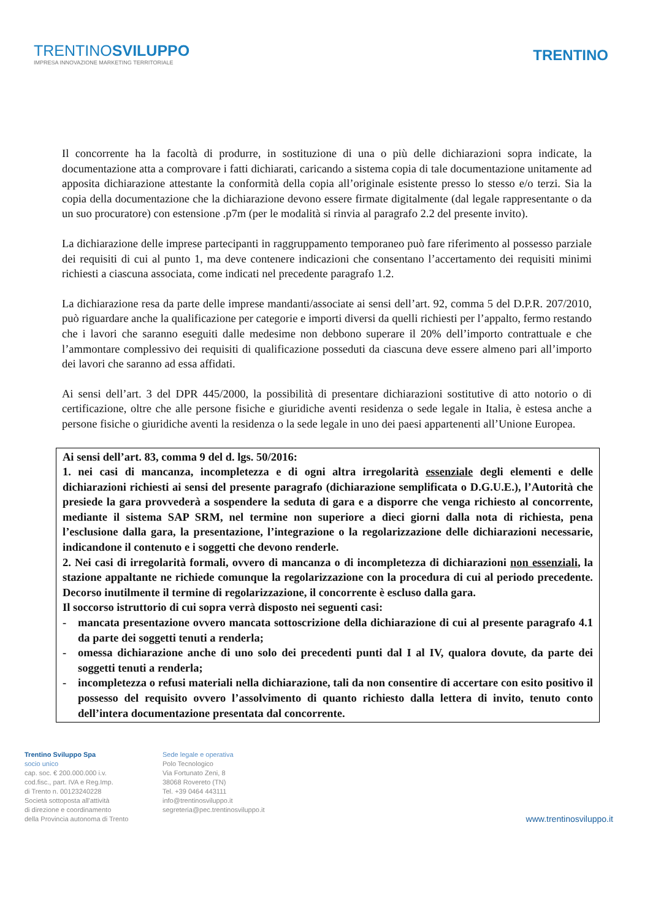TRENTINOSVILUPPO
IMPRESA INNOVAZIONE MARKETING TERRITORIALE
TRENTINO
Il concorrente ha la facoltà di produrre, in sostituzione di una o più delle dichiarazioni sopra indicate, la documentazione atta a comprovare i fatti dichiarati, caricando a sistema copia di tale documentazione unitamente ad apposita dichiarazione attestante la conformità della copia all’originale esistente presso lo stesso e/o terzi. Sia la copia della documentazione che la dichiarazione devono essere firmate digitalmente (dal legale rappresentante o da un suo procuratore) con estensione .p7m (per le modalità si rinvia al paragrafo 2.2 del presente invito).
La dichiarazione delle imprese partecipanti in raggruppamento temporaneo può fare riferimento al possesso parziale dei requisiti di cui al punto 1, ma deve contenere indicazioni che consentano l’accertamento dei requisiti minimi richiesti a ciascuna associata, come indicati nel precedente paragrafo 1.2.
La dichiarazione resa da parte delle imprese mandanti/associate ai sensi dell’art. 92, comma 5 del D.P.R. 207/2010, può riguardare anche la qualificazione per categorie e importi diversi da quelli richiesti per l’appalto, fermo restando che i lavori che saranno eseguiti dalle medesime non debbono superare il 20% dell’importo contrattuale e che l’ammontare complessivo dei requisiti di qualificazione posseduti da ciascuna deve essere almeno pari all’importo dei lavori che saranno ad essa affidati.
Ai sensi dell’art. 3 del DPR 445/2000, la possibilità di presentare dichiarazioni sostitutive di atto notorio o di certificazione, oltre che alle persone fisiche e giuridiche aventi residenza o sede legale in Italia, è estesa anche a persone fisiche o giuridiche aventi la residenza o la sede legale in uno dei paesi appartenenti all’Unione Europea.
Ai sensi dell’art. 83, comma 9 del d. lgs. 50/2016:
1. nei casi di mancanza, incompletezza e di ogni altra irregolarità essenziale degli elementi e delle dichiarazioni richiesti ai sensi del presente paragrafo (dichiarazione semplificata o D.G.U.E.), l’Autorità che presiede la gara provvederà a sospendere la seduta di gara e a disporre che venga richiesto al concorrente, mediante il sistema SAP SRM, nel termine non superiore a dieci giorni dalla nota di richiesta, pena l’esclusione dalla gara, la presentazione, l’integrazione o la regolarizzazione delle dichiarazioni necessarie, indicandone il contenuto e i soggetti che devono renderle.
2. Nei casi di irregolarità formali, ovvero di mancanza o di incompletezza di dichiarazioni non essenziali, la stazione appaltante ne richiede comunque la regolarizzazione con la procedura di cui al periodo precedente. Decorso inutilmente il termine di regolarizzazione, il concorrente è escluso dalla gara.
Il soccorso istruttorio di cui sopra verrà disposto nei seguenti casi:
- mancata presentazione ovvero mancata sottoscrizione della dichiarazione di cui al presente paragrafo 4.1 da parte dei soggetti tenuti a renderla;
- omessa dichiarazione anche di uno solo dei precedenti punti dal I al IV, qualora dovute, da parte dei soggetti tenuti a renderla;
- incompletezza o refusi materiali nella dichiarazione, tali da non consentire di accertare con esito positivo il possesso del requisito ovvero l’assolvimento di quanto richiesto dalla lettera di invito, tenuto conto dell’intera documentazione presentata dal concorrente.
Trentino Sviluppo Spa
socio unico
cap. soc. € 200.000.000 i.v.
cod.fisc., part. IVA e Reg.Imp.
di Trento n. 00123240228
Società sottoposta all'attività
di direzione e coordinamento
della Provincia autonoma di Trento
Sede legale e operativa
Polo Tecnologico
Via Fortunato Zeni, 8
38068 Rovereto (TN)
Tel. +39 0464 443111
info@trentinosviluppo.it
segreteria@pec.trentinosviluppo.it
www.trentinosviluppo.it